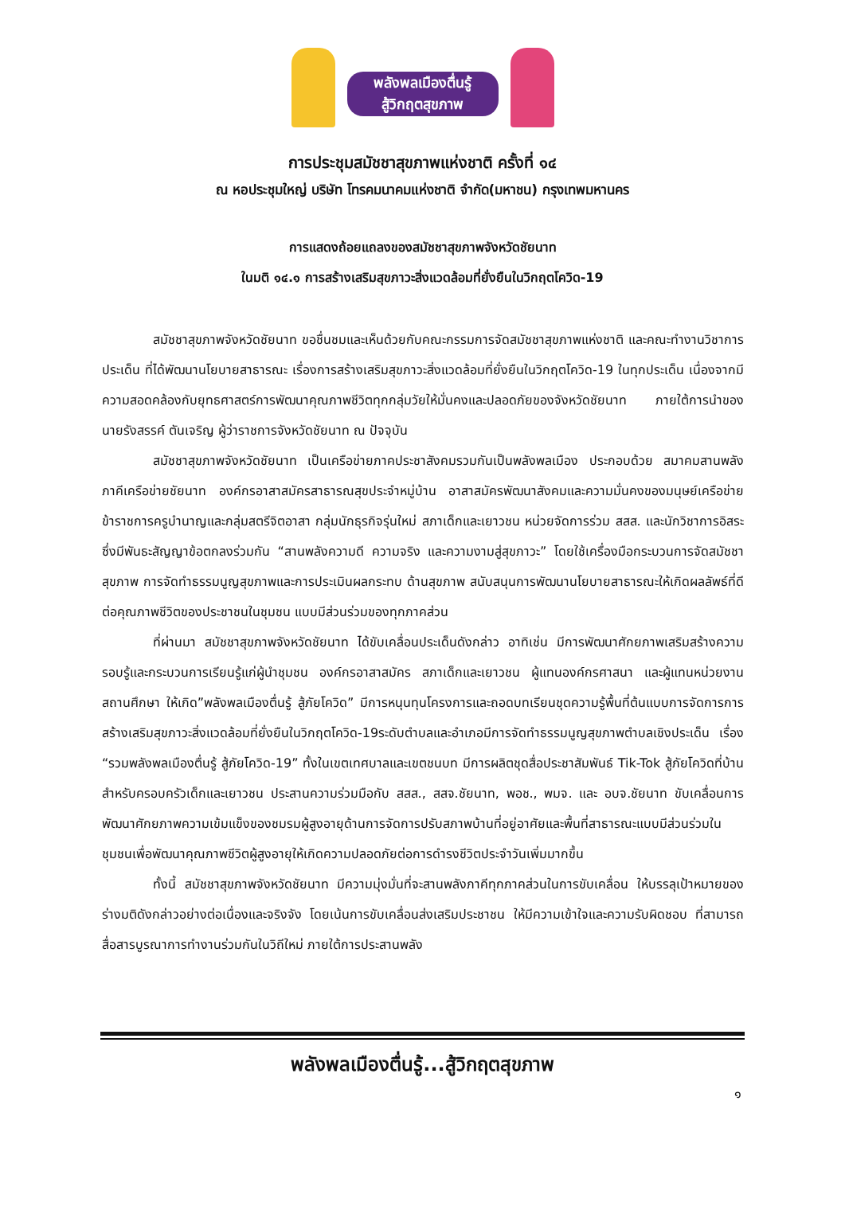พลังพลเมืองตื่นรู้
สู้วิกฤตสุขภาพ
การประชุมสมัชชาสุขภาพแห่งชาติ ครั้งที่ ๑๔
ณ หอประชุมใหญ่ บริษัท โทรคมนาคมแห่งชาติ จำกัด(มหาชน) กรุงเทพมหานคร
การแสดงถ้อยแถลงของสมัชชาสุขภาพจังหวัดชัยนาท
ในมติ ๑๔.๑ การสร้างเสริมสุขภาวะสิ่งแวดล้อมที่ยั่งยืนในวิกฤตโควิด-19
สมัชชาสุขภาพจังหวัดชัยนาท ขอชื่นชมและเห็นด้วยกับคณะกรรมการจัดสมัชชาสุขภาพแห่งชาติ และคณะทำงานวิชาการประเด็น ที่ได้พัฒนานโยบายสาธารณะ เรื่องการสร้างเสริมสุขภาวะสิ่งแวดล้อมที่ยั่งยืนในวิกฤตโควิด-19 ในทุกประเด็น เนื่องจากมีความสอดคล้องกับยุทธศาสตร์การพัฒนาคุณภาพชีวิตทุกกลุ่มวัยให้มั่นคงและปลอดภัยของจังหวัดชัยนาท ภายใต้การนำของ นายรังสรรค์ ตันเจริญ ผู้ว่าราชการจังหวัดชัยนาท ณ ปัจจุบัน
สมัชชาสุขภาพจังหวัดชัยนาท เป็นเครือข่ายภาคประชาสังคมรวมกันเป็นพลังพลเมือง ประกอบด้วย สมาคมสานพลังภาคีเครือข่ายชัยนาท องค์กรอาสาสมัครสาธารณสุขประจำหมู่บ้าน อาสาสมัครพัฒนาสังคมและความมั่นคงของมนุษย์เครือข่ายข้าราชการครูบำนาญและกลุ่มสตรีจิตอาสา กลุ่มนักธุรกิจรุ่นใหม่ สภาเด็กและเยาวชน หน่วยจัดการร่วม สสส. และนักวิชาการอิสระ ซึ่งมีพันธะสัญญาข้อตกลงร่วมกัน “สานพลังความดี ความจริง และความงามสู่สุขภาวะ” โดยใช้เครื่องมือกระบวนการจัดสมัชชาสุขภาพ การจัดทำธรรมนูญสุขภาพและการประเมินผลกระทบ ด้านสุขภาพ สนับสนุนการพัฒนานโยบายสาธารณะให้เกิดผลลัพธ์ที่ดีต่อคุณภาพชีวิตของประชาชนในชุมชน แบบมีส่วนร่วมของทุกภาคส่วน
ที่ผ่านมา สมัชชาสุขภาพจังหวัดชัยนาท ได้ขับเคลื่อนประเด็นดังกล่าว อาทิเช่น มีการพัฒนาศักยภาพเสริมสร้างความรอบรู้และกระบวนการเรียนรู้แก่ผู้นำชุมชน องค์กรอาสาสมัคร สภาเด็กและเยาวชน ผู้แทนองค์กรศาสนา และผู้แทนหน่วยงานสถานศึกษา ให้เกิด”พลังพลเมืองตื่นรู้ สู้ภัยโควิด” มีการหนุนทุนโครงการและถอดบทเรียนชุดความรู้พื้นที่ต้นแบบการจัดการการสร้างเสริมสุขภาวะสิ่งแวดล้อมที่ยั่งยืนในวิกฤตโควิด-19ระดับตำบลและอำเภอมีการจัดทำธรรมนูญสุขภาพตำบลเชิงประเด็น เรื่อง “รวมพลังพลเมืองตื่นรู้ สู้ภัยโควิด-19” ทั้งในเขตเทศบาลและเขตชนบท มีการผลิตชุดสื่อประชาสัมพันธ์ Tik-Tok สู้ภัยโควิดที่บ้านสำหรับครอบครัวเด็กและเยาวชน ประสานความร่วมมือกับ สสส., สสจ.ชัยนาท, พอช., พมจ. และ อบจ.ชัยนาท ขับเคลื่อนการพัฒนาศักยภาพความเข้มแข็งของชมรมผู้สูงอายุด้านการจัดการปรับสภาพบ้านที่อยู่อาศัยและพื้นที่สาธารณะแบบมีส่วนร่วมในชุมชนเพื่อพัฒนาคุณภาพชีวิตผู้สูงอายุให้เกิดความปลอดภัยต่อการดำรงชีวิตประจำวันเพิ่มมากขึ้น
ทั้งนี้ สมัชชาสุขภาพจังหวัดชัยนาท มีความมุ่งมั่นที่จะสานพลังภาคีทุกภาคส่วนในการขับเคลื่อน ให้บรรลุเป้าหมายของร่างมติดังกล่าวอย่างต่อเนื่องและจริงจัง โดยเน้นการขับเคลื่อนส่งเสริมประชาชน ให้มีความเข้าใจและความรับผิดชอบ ที่สามารถสื่อสารบูรณาการทำงานร่วมกันในวิถีใหม่ ภายใต้การประสานพลัง
พลังพลเมืองตื่นรู้...สู้วิกฤตสุขภาพ
๑